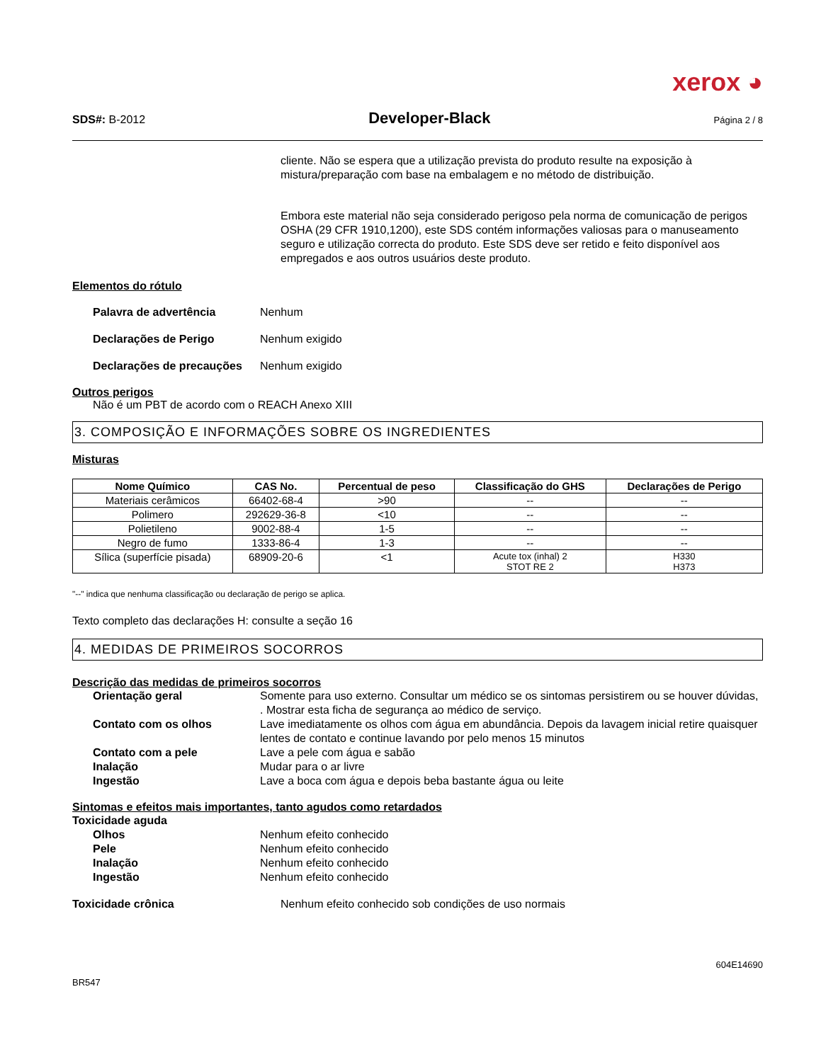xerox ◕
SDS#: B-2012 Developer-Black Página 2 / 8
cliente. Não se espera que a utilização prevista do produto resulte na exposição à mistura/preparação com base na embalagem e no método de distribuição.
Embora este material não seja considerado perigoso pela norma de comunicação de perigos OSHA (29 CFR 1910,1200), este SDS contém informações valiosas para o manuseamento seguro e utilização correcta do produto. Este SDS deve ser retido e feito disponível aos empregados e aos outros usuários deste produto.
Elementos do rótulo
Palavra de advertência Nenhum
Declarações de Perigo Nenhum exigido
Declarações de precauções Nenhum exigido
Outros perigos
Não é um PBT de acordo com o REACH Anexo XIII
3. COMPOSIÇÃO E INFORMAÇÕES SOBRE OS INGREDIENTES
Misturas
| Nome Químico | CAS No. | Percentual de peso | Classificação do GHS | Declarações de Perigo |
| --- | --- | --- | --- | --- |
| Materiais cerâmicos | 66402-68-4 | >90 | -- | -- |
| Polimero | 292629-36-8 | <10 | -- | -- |
| Polietileno | 9002-88-4 | 1-5 | -- | -- |
| Negro de fumo | 1333-86-4 | 1-3 | -- | -- |
| Sílica (superfície pisada) | 68909-20-6 | <1 | Acute tox (inhal) 2 STOT RE 2 | H330 H373 |
"--" indica que nenhuma classificação ou declaração de perigo se aplica.
Texto completo das declarações H: consulte a seção 16
4. MEDIDAS DE PRIMEIROS SOCORROS
Descrição das medidas de primeiros socorros
Orientação geral Somente para uso externo. Consultar um médico se os sintomas persistirem ou se houver dúvidas, . Mostrar esta ficha de segurança ao médico de serviço.
Contato com os olhos Lave imediatamente os olhos com água em abundância. Depois da lavagem inicial retire quaisquer lentes de contato e continue lavando por pelo menos 15 minutos
Contato com a pele Lave a pele com água e sabão
Inalação Mudar para o ar livre
Ingestão Lave a boca com água e depois beba bastante água ou leite
Sintomas e efeitos mais importantes, tanto agudos como retardados
Toxicidade aguda
Olhos Nenhum efeito conhecido
Pele Nenhum efeito conhecido
Inalação Nenhum efeito conhecido
Ingestão Nenhum efeito conhecido
Toxicidade crônica Nenhum efeito conhecido sob condições de uso normais
604E14690
BR547